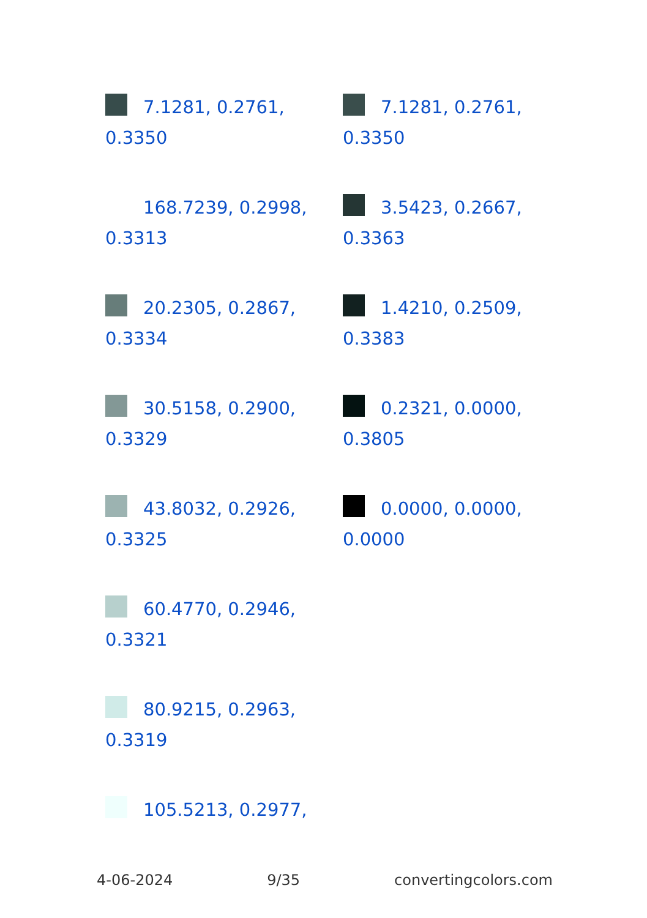7.1281, 0.2761,
0.3350
7.1281, 0.2761,
0.3350
168.7239, 0.2998,
0.3313
3.5423, 0.2667,
0.3363
20.2305, 0.2867,
0.3334
1.4210, 0.2509,
0.3383
30.5158, 0.2900,
0.3329
0.2321, 0.0000,
0.3805
43.8032, 0.2926,
0.3325
0.0000, 0.0000,
0.0000
60.4770, 0.2946,
0.3321
80.9215, 0.2963,
0.3319
105.5213, 0.2977,
4-06-2024 9/35 convertingcolors.com